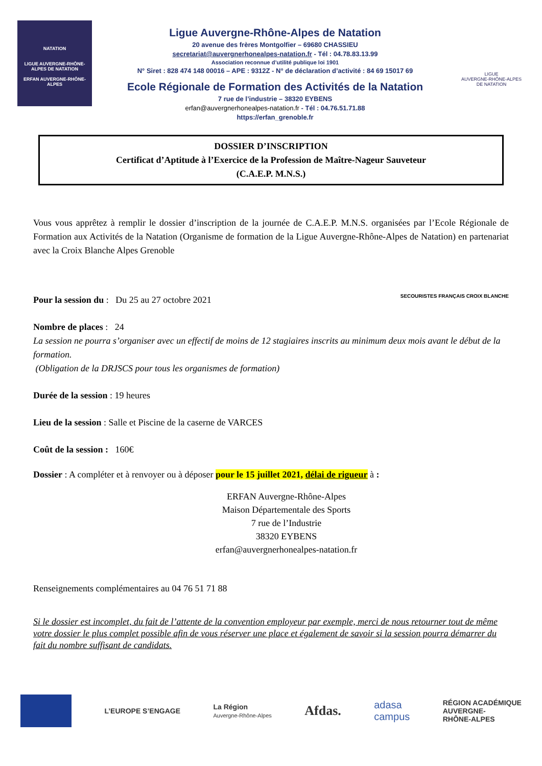NATATION
LIGUE AUVERGNE-RHÔNE-ALPES DE NATATION
ERFAN AUVERGNE-RHÔNE-ALPES
Ligue Auvergne-Rhône-Alpes de Natation
20 avenue des frères Montgolfier – 69680 CHASSIEU
secretariat@auvergnerhonealpes-natation.fr - Tél : 04.78.83.13.99
Association reconnue d’utilité publique loi 1901
N° Siret : 828 474 148 00016 – APE : 9312Z - N° de déclaration d’activité : 84 69 15017 69
Ecole Régionale de Formation des Activités de la Natation
7 rue de l’industrie – 38320 EYBENS
erfan@auvergnerhonealpes-natation.fr - Tél : 04.76.51.71.88
https://erfan_grenoble.fr
LIGUE
AUVERGNE-RHÔNE-ALPES
DE NATATION
DOSSIER D’INSCRIPTION
Certificat d’Aptitude à l’Exercice de la Profession de Maître-Nageur Sauveteur
(C.A.E.P. M.N.S.)
Vous vous apprêtez à remplir le dossier d’inscription de la journée de C.A.E.P. M.N.S. organisées par l’Ecole Régionale de Formation aux Activités de la Natation (Organisme de formation de la Ligue Auvergne-Rhône-Alpes de Natation) en partenariat avec la Croix Blanche Alpes Grenoble
Pour la session du : Du 25 au 27 octobre 2021 SECOURISTES FRANÇAIS CROIX BLANCHE
Nombre de places : 24
La session ne pourra s’organiser avec un effectif de moins de 12 stagiaires inscrits au minimum deux mois avant le début de la formation.
(Obligation de la DRJSCS pour tous les organismes de formation)
Durée de la session : 19 heures
Lieu de la session : Salle et Piscine de la caserne de VARCES
Coût de la session : 160€
Dossier : A compléter et à renvoyer ou à déposer pour le 15 juillet 2021, délai de rigueur à :
ERFAN Auvergne-Rhône-Alpes
Maison Départementale des Sports
7 rue de l’Industrie
38320 EYBENS
erfan@auvergnerhonealpes-natation.fr
Renseignements complémentaires au 04 76 51 71 88
Si le dossier est incomplet, du fait de l’attente de la convention employeur par exemple, merci de nous retourner tout de même votre dossier le plus complet possible afin de vous réserver une place et également de savoir si la session pourra démarrer du fait du nombre suffisant de candidats.
L’EUROPE S’ENGAGE
La Région
Auvergne-Rhône-Alpes
Afdas.
adasa
campus
RÉGION ACADÉMIQUE
AUVERGNE-
RHÔNE-ALPES